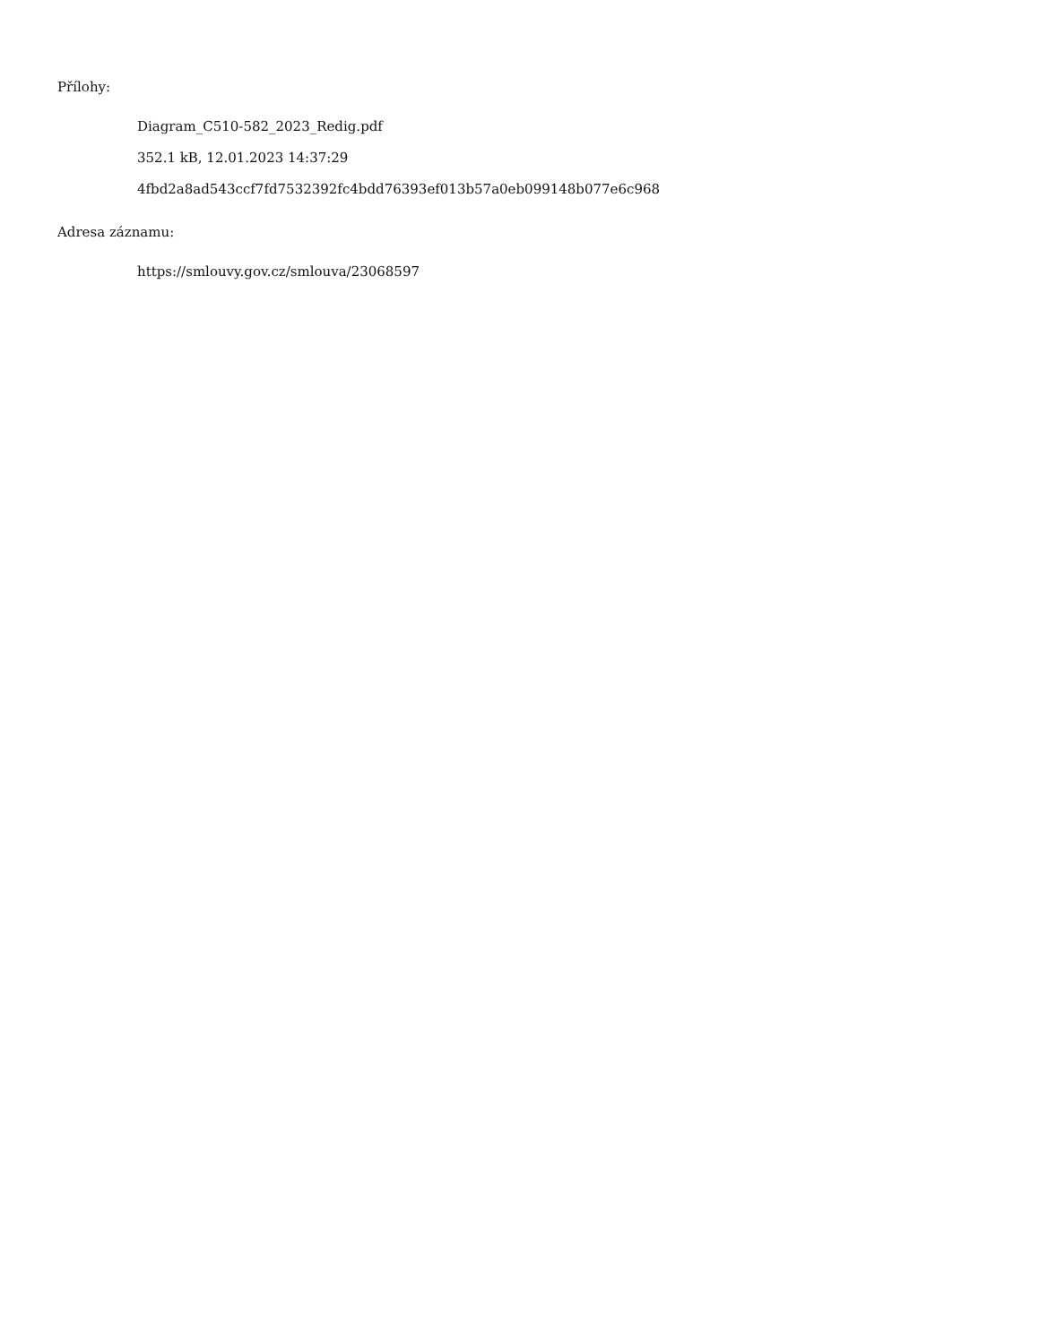Přílohy:
Diagram_C510-582_2023_Redig.pdf
352.1 kB, 12.01.2023 14:37:29
4fbd2a8ad543ccf7fd7532392fc4bdd76393ef013b57a0eb099148b077e6c968
Adresa záznamu:
https://smlouvy.gov.cz/smlouva/23068597